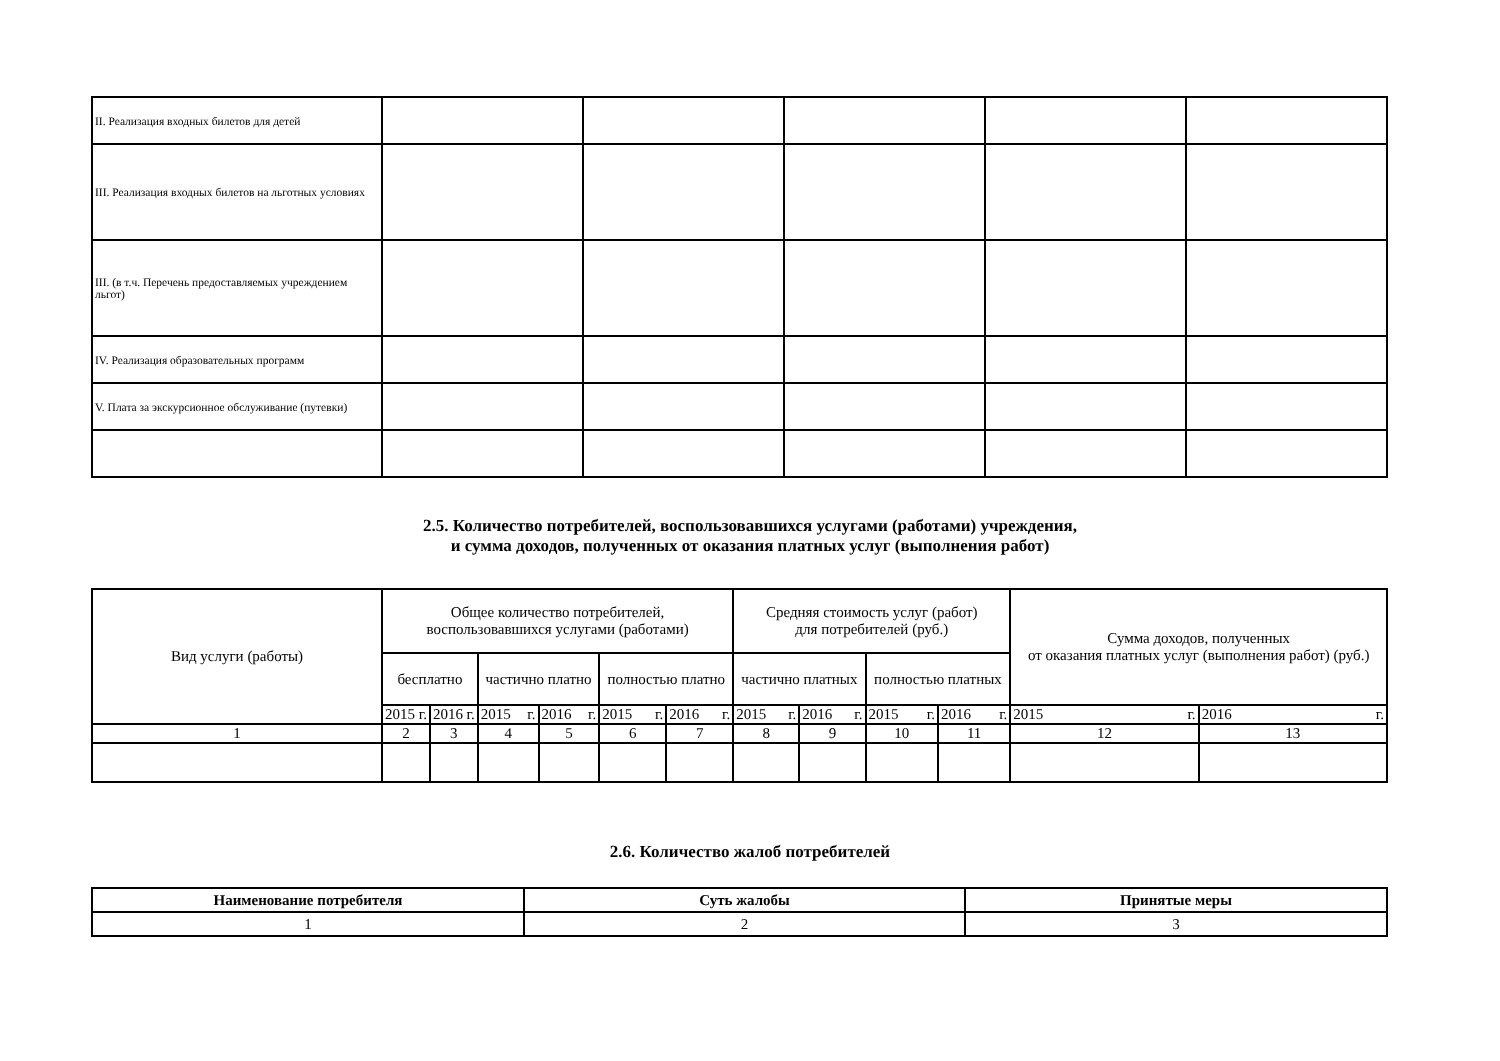| II. Реализация входных билетов для детей | | | | | |
| III. Реализация входных билетов на льготных условиях | | | | | |
| III. (в т.ч. Перечень предоставляемых учреждением льгот) | | | | | |
| IV. Реализация образовательных программ | | | | | |
| V. Плата за экскурсионное обслуживание (путевки) | | | | | |
2.5. Количество потребителей, воспользовавшихся услугами (работами) учреждения,
и сумма доходов, полученных от оказания платных услуг (выполнения работ)
| Вид услуги (работы) | Общее количество потребителей, воспользовавшихся услугами (работами) | | | | | | Средняя стоимость услуг (работ) для потребителей (руб.) | | | | Сумма доходов, полученных от оказания платных услуг (выполнения работ) (руб.) | |
| --- | --- | --- | --- | --- | --- | --- | --- | --- | --- | --- | --- | --- |
| | бесплатно | | частично платно | | полностью платно | | частично платных | | полностью платных | | | |
| | 2015 г. | 2016 г. | 2015 г. | 2016 г. | 2015 г. | 2016 г. | 2015 г. | 2016 г. | 2015 г. | 2016 г. | 2015 г. | 2016 г. |
| 1 | 2 | 3 | 4 | 5 | 6 | 7 | 8 | 9 | 10 | 11 | 12 | 13 |
2.6. Количество жалоб потребителей
| Наименование потребителя | Суть жалобы | Принятые меры |
| --- | --- | --- |
| 1 | 2 | 3 |